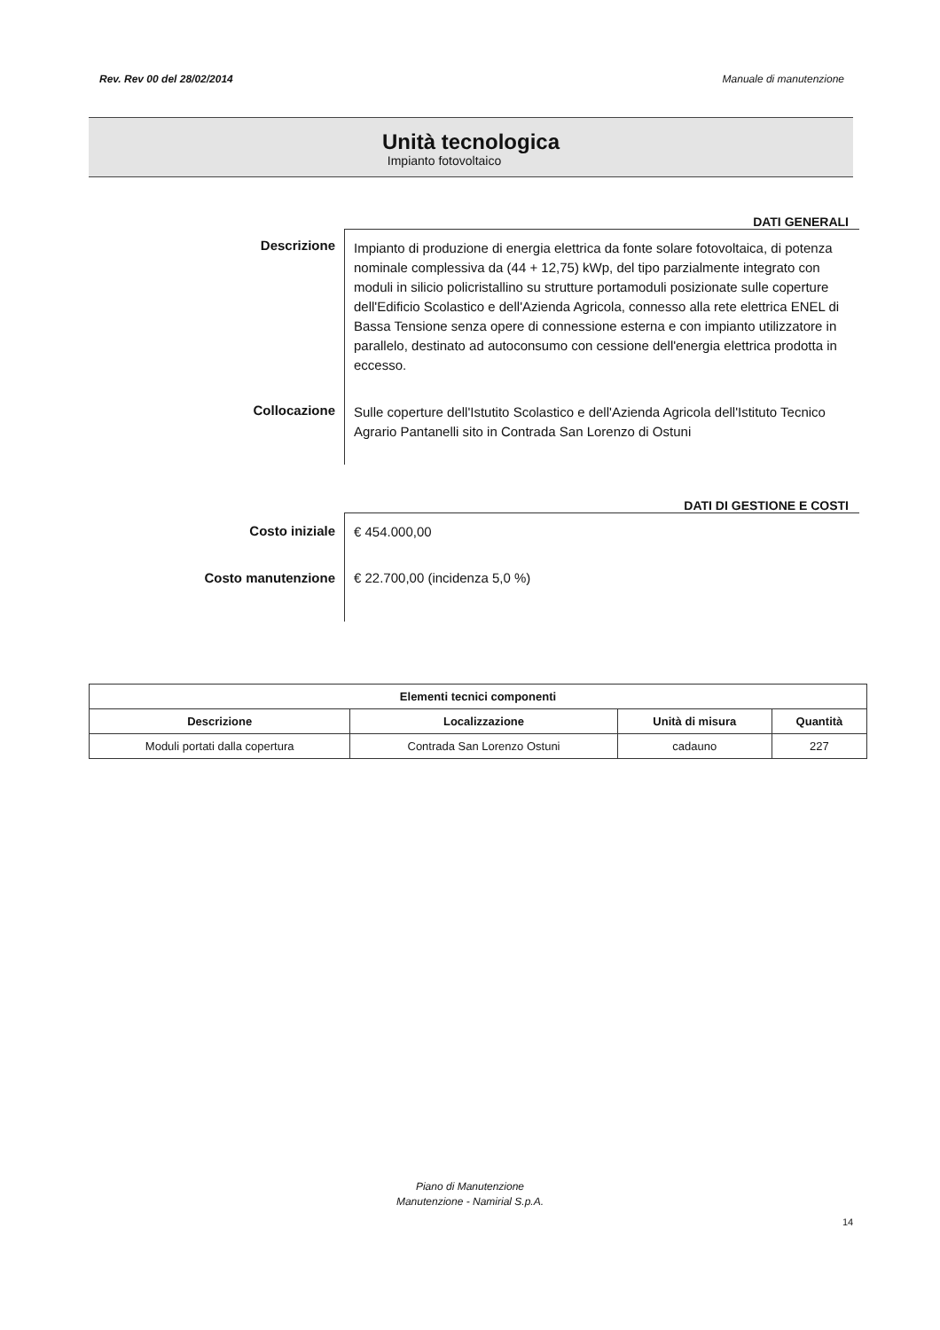Rev. Rev 00 del 28/02/2014 Manuale di manutenzione
Unità tecnologica
Impianto fotovoltaico
DATI GENERALI
Descrizione
Impianto di produzione di energia elettrica da fonte solare fotovoltaica, di potenza nominale complessiva da (44 + 12,75) kWp, del tipo parzialmente integrato con moduli in silicio policristallino su strutture portamoduli posizionate sulle coperture dell'Edificio Scolastico e dell'Azienda Agricola, connesso alla rete elettrica ENEL di Bassa Tensione senza opere di connessione esterna e con impianto utilizzatore in parallelo, destinato ad autoconsumo con cessione dell'energia elettrica prodotta in eccesso.
Collocazione
Sulle coperture dell'Istutito Scolastico e dell'Azienda Agricola dell'Istituto Tecnico Agrario Pantanelli sito in Contrada San Lorenzo di Ostuni
DATI DI GESTIONE E COSTI
Costo iniziale
€ 454.000,00
Costo manutenzione
€ 22.700,00 (incidenza 5,0 %)
| Elementi tecnici componenti | | | |
| --- | --- | --- | --- |
| Descrizione | Localizzazione | Unità di misura | Quantità |
| Moduli portati dalla copertura | Contrada San Lorenzo Ostuni | cadauno | 227 |
Piano di Manutenzione
Manutenzione - Namirial S.p.A.
14